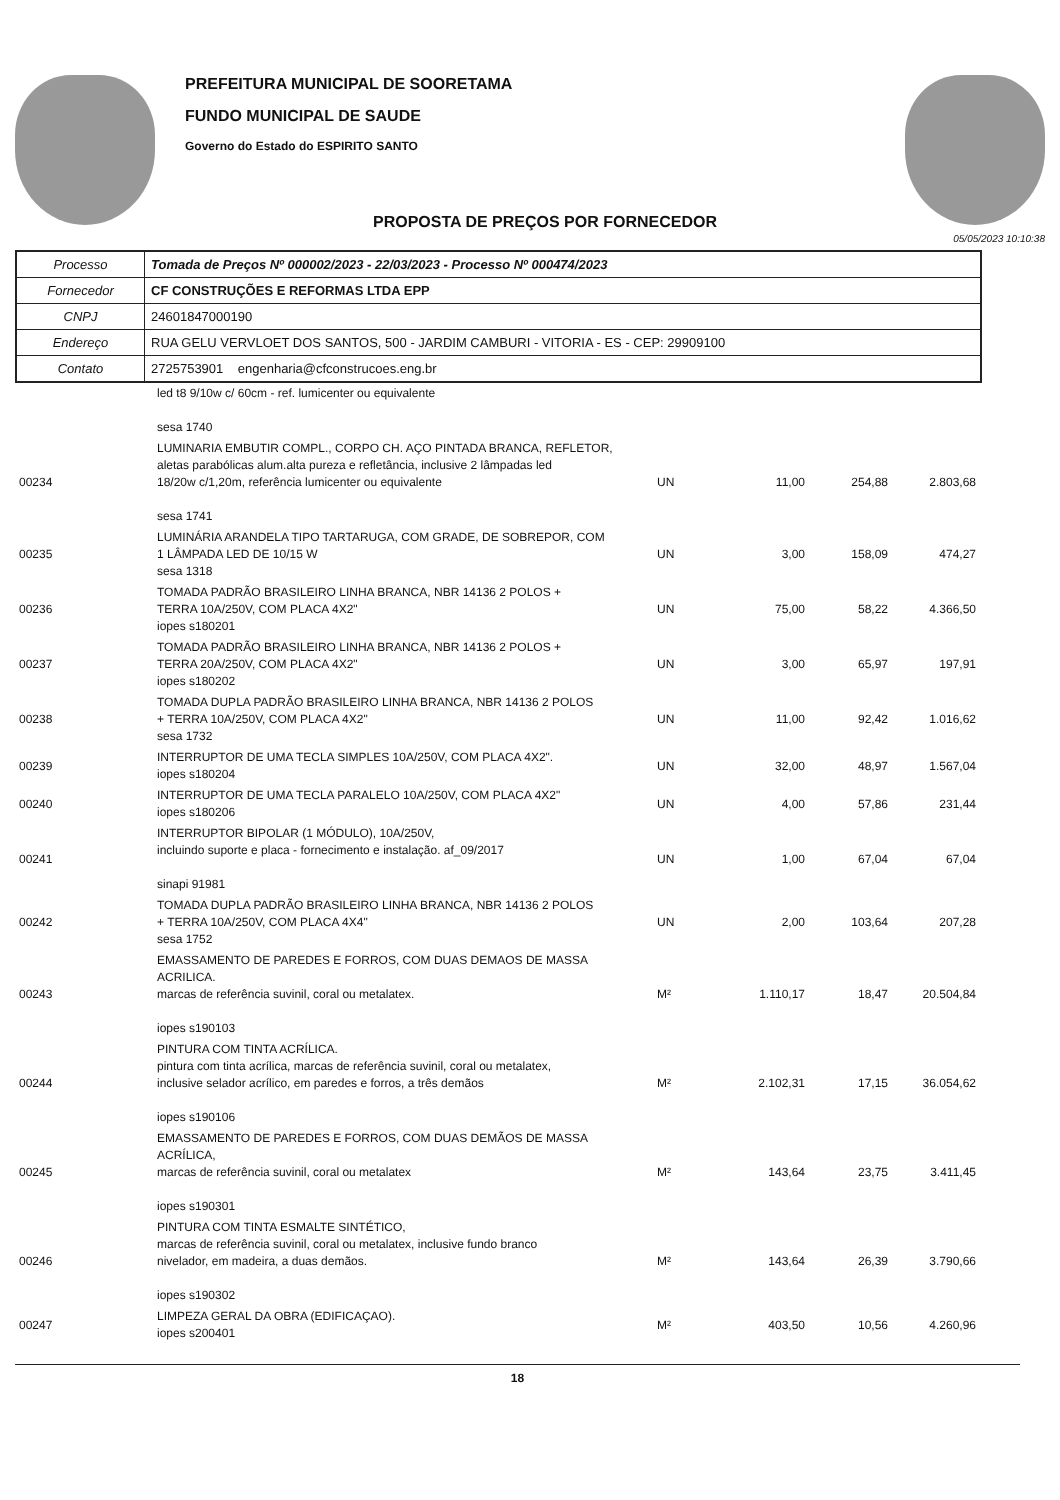PREFEITURA MUNICIPAL DE SOORETAMA
FUNDO MUNICIPAL DE SAUDE
Governo do Estado do ESPIRITO SANTO
PROPOSTA DE PREÇOS POR FORNECEDOR
05/05/2023 10:10:38
| Processo | Tomada de Preços Nº 000002/2023 - 22/03/2023 - Processo Nº 000474/2023 |
| Fornecedor | CF CONSTRUÇÕES E REFORMAS LTDA EPP |
| CNPJ | 24601847000190 |
| Endereço | RUA GELU VERVLOET DOS SANTOS, 500 - JARDIM CAMBURI - VITORIA - ES - CEP: 29909100 |
| Contato | 2725753901 engenharia@cfconstrucoes.eng.br |
| | led t8 9/10w c/ 60cm - ref. lumicenter ou equivalente sesa 1740 | | | | |
| 00234 | LUMINARIA EMBUTIR COMPL., CORPO CH. AÇO PINTADA BRANCA, REFLETOR, aletas parabólicas alum.alta pureza e refletância, inclusive 2 lâmpadas led 18/20w c/1,20m, referência lumicenter ou equivalente sesa 1741 | UN | 11,00 | 254,88 | 2.803,68 |
| 00235 | LUMINÁRIA ARANDELA TIPO TARTARUGA, COM GRADE, DE SOBREPOR, COM 1 LÂMPADA LED DE 10/15 W sesa 1318 | UN | 3,00 | 158,09 | 474,27 |
| 00236 | TOMADA PADRÃO BRASILEIRO LINHA BRANCA, NBR 14136 2 POLOS + TERRA 10A/250V, COM PLACA 4X2" iopes s180201 | UN | 75,00 | 58,22 | 4.366,50 |
| 00237 | TOMADA PADRÃO BRASILEIRO LINHA BRANCA, NBR 14136 2 POLOS + TERRA 20A/250V, COM PLACA 4X2" iopes s180202 | UN | 3,00 | 65,97 | 197,91 |
| 00238 | TOMADA DUPLA PADRÃO BRASILEIRO LINHA BRANCA, NBR 14136 2 POLOS + TERRA 10A/250V, COM PLACA 4X2" sesa 1732 | UN | 11,00 | 92,42 | 1.016,62 |
| 00239 | INTERRUPTOR DE UMA TECLA SIMPLES 10A/250V, COM PLACA 4X2". iopes s180204 | UN | 32,00 | 48,97 | 1.567,04 |
| 00240 | INTERRUPTOR DE UMA TECLA PARALELO 10A/250V, COM PLACA 4X2" iopes s180206 | UN | 4,00 | 57,86 | 231,44 |
| 00241 | INTERRUPTOR BIPOLAR (1 MÓDULO), 10A/250V, incluindo suporte e placa - fornecimento e instalação. af_09/2017 sinapi 91981 | UN | 1,00 | 67,04 | 67,04 |
| 00242 | TOMADA DUPLA PADRÃO BRASILEIRO LINHA BRANCA, NBR 14136 2 POLOS + TERRA 10A/250V, COM PLACA 4X4" sesa 1752 | UN | 2,00 | 103,64 | 207,28 |
| 00243 | EMASSAMENTO DE PAREDES E FORROS, COM DUAS DEMAOS DE MASSA ACRILICA. marcas de referência suvinil, coral ou metalatex. iopes s190103 | M² | 1.110,17 | 18,47 | 20.504,84 |
| 00244 | PINTURA COM TINTA ACRÍLICA. pintura com tinta acrílica, marcas de referência suvinil, coral ou metalatex, inclusive selador acrílico, em paredes e forros, a três demãos iopes s190106 | M² | 2.102,31 | 17,15 | 36.054,62 |
| 00245 | EMASSAMENTO DE PAREDES E FORROS, COM DUAS DEMÃOS DE MASSA ACRÍLICA, marcas de referência suvinil, coral ou metalatex iopes s190301 | M² | 143,64 | 23,75 | 3.411,45 |
| 00246 | PINTURA COM TINTA ESMALTE SINTÉTICO, marcas de referência suvinil, coral ou metalatex, inclusive fundo branco nivelador, em madeira, a duas demãos. iopes s190302 | M² | 143,64 | 26,39 | 3.790,66 |
| 00247 | LIMPEZA GERAL DA OBRA (EDIFICAÇAO). iopes s200401 | M² | 403,50 | 10,56 | 4.260,96 |
18